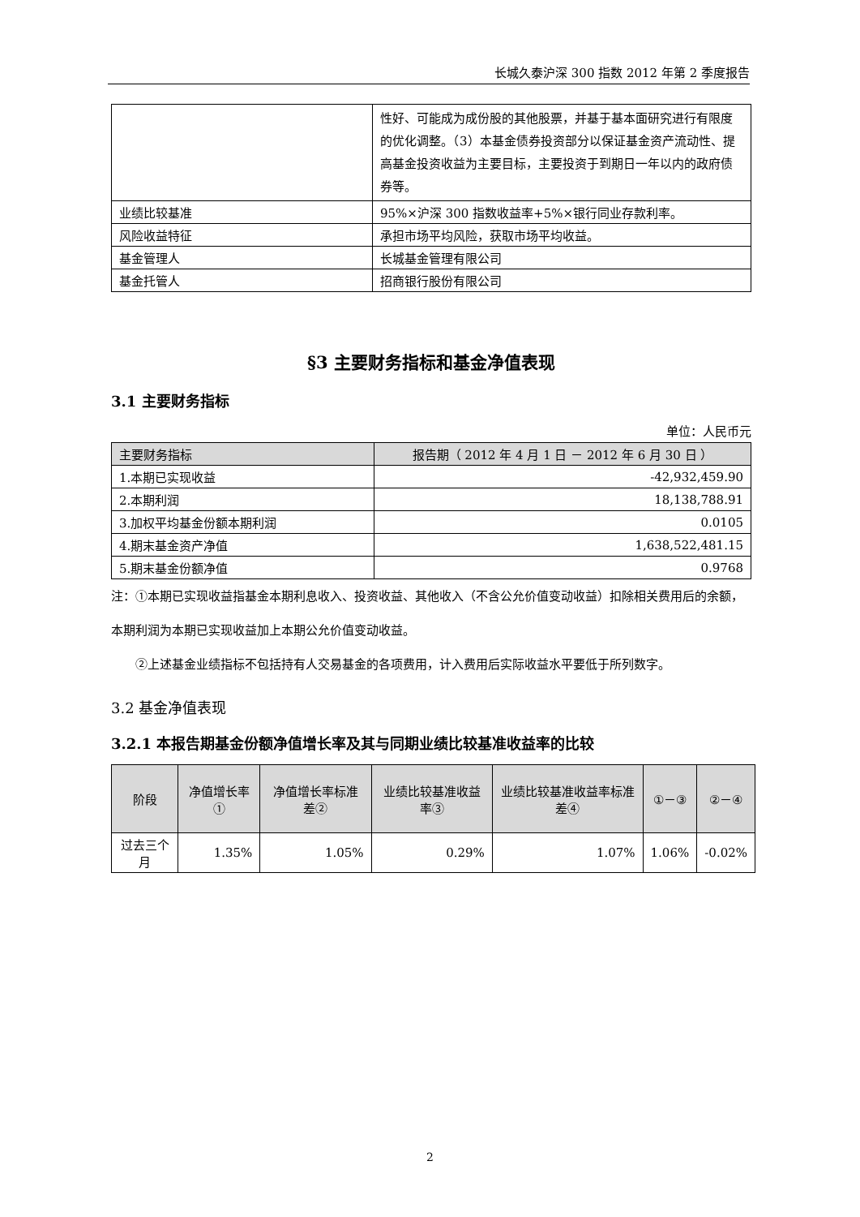长城久泰沪深 300 指数 2012 年第 2 季度报告
| | 性好、可能成为成份股的其他股票，并基于基本面研究进行有限度的优化调整。（3）本基金债券投资部分以保证基金资产流动性、提高基金投资收益为主要目标，主要投资于到期日一年以内的政府债券等。 |
| 业绩比较基准 | 95%×沪深 300 指数收益率+5%×银行同业存款利率。 |
| 风险收益特征 | 承担市场平均风险，获取市场平均收益。 |
| 基金管理人 | 长城基金管理有限公司 |
| 基金托管人 | 招商银行股份有限公司 |
§3 主要财务指标和基金净值表现
3.1 主要财务指标
单位：人民币元
| 主要财务指标 | 报告期（ 2012 年 4 月 1 日 － 2012 年 6 月 30 日 ） |
| --- | --- |
| 1.本期已实现收益 | -42,932,459.90 |
| 2.本期利润 | 18,138,788.91 |
| 3.加权平均基金份额本期利润 | 0.0105 |
| 4.期末基金资产净值 | 1,638,522,481.15 |
| 5.期末基金份额净值 | 0.9768 |
注：①本期已实现收益指基金本期利息收入、投资收益、其他收入（不含公允价值变动收益）扣除相关费用后的余额，本期利润为本期已实现收益加上本期公允价值变动收益。
②上述基金业绩指标不包括持有人交易基金的各项费用，计入费用后实际收益水平要低于所列数字。
3.2 基金净值表现
3.2.1 本报告期基金份额净值增长率及其与同期业绩比较基准收益率的比较
| 阶段 | 净值增长率① | 净值增长率标准差② | 业绩比较基准收益率③ | 业绩比较基准收益率标准差④ | ①－③ | ②－④ |
| --- | --- | --- | --- | --- | --- | --- |
| 过去三个月 | 1.35% | 1.05% | 0.29% | 1.07% | 1.06% | -0.02% |
2